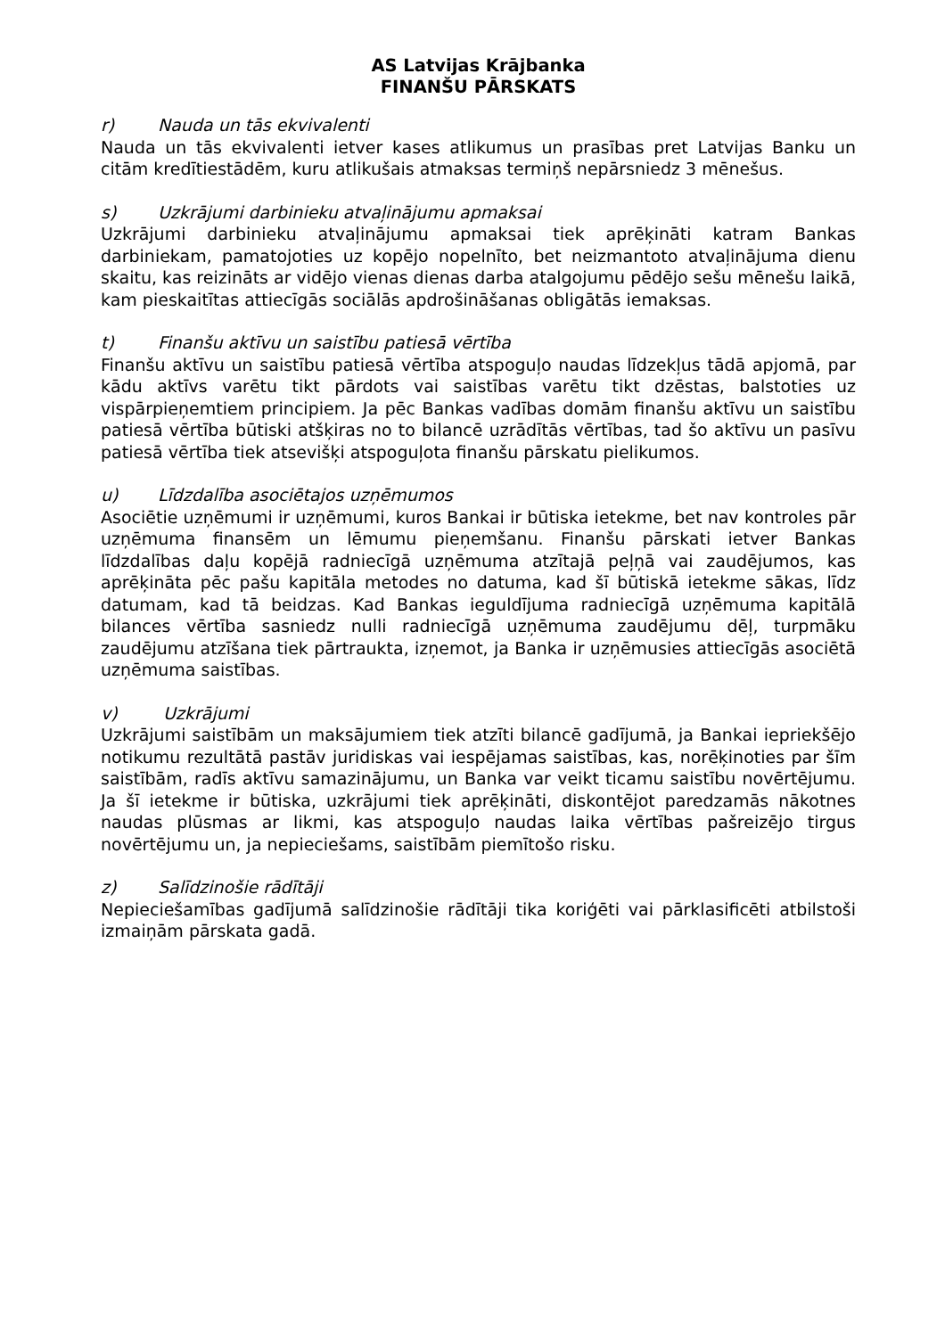AS Latvijas Krājbanka
FINANŠU PĀRSKATS
r) Nauda un tās ekvivalenti
Nauda un tās ekvivalenti ietver kases atlikumus un prasības pret Latvijas Banku un citām kredītiestādēm, kuru atlikušais atmaksas termiņš nepārsniedz 3 mēnešus.
s) Uzkrājumi darbinieku atvaļinājumu apmaksai
Uzkrājumi darbinieku atvaļinājumu apmaksai tiek aprēķināti katram Bankas darbiniekam, pamatojoties uz kopējo nopelnīto, bet neizmantoto atvaļinājuma dienu skaitu, kas reizināts ar vidējo vienas dienas darba atalgojumu pēdējo sešu mēnešu laikā, kam pieskaitītas attiecīgās sociālās apdrošināšanas obligātās iemaksas.
t) Finanšu aktīvu un saistību patiesā vērtība
Finanšu aktīvu un saistību patiesā vērtība atspoguļo naudas līdzekļus tādā apjomā, par kādu aktīvs varētu tikt pārdots vai saistības varētu tikt dzēstas, balstoties uz vispārpieņemtiem principiem. Ja pēc Bankas vadības domām finanšu aktīvu un saistību patiesā vērtība būtiski atšķiras no to bilancē uzrādītās vērtības, tad šo aktīvu un pasīvu patiesā vērtība tiek atsevišķi atspoguļota finanšu pārskatu pielikumos.
u) Līdzdalība asociētajos uzņēmumos
Asociētie uzņēmumi ir uzņēmumi, kuros Bankai ir būtiska ietekme, bet nav kontroles pār uzņēmuma finansēm un lēmumu pieņemšanu. Finanšu pārskati ietver Bankas līdzdalības daļu kopējā radniecīgā uzņēmuma atzītajā peļņā vai zaudējumos, kas aprēķināta pēc pašu kapitāla metodes no datuma, kad šī būtiskā ietekme sākas, līdz datumam, kad tā beidzas. Kad Bankas ieguldījuma radniecīgā uzņēmuma kapitālā bilances vērtība sasniedz nulli radniecīgā uzņēmuma zaudējumu dēļ, turpmāku zaudējumu atzīšana tiek pārtraukta, izņemot, ja Banka ir uzņēmusies attiecīgās asociētā uzņēmuma saistības.
v) Uzkrājumi
Uzkrājumi saistībām un maksājumiem tiek atzīti bilancē gadījumā, ja Bankai iepriekšējo notikumu rezultātā pastāv juridiskas vai iespējamas saistības, kas, norēķinoties par šīm saistībām, radīs aktīvu samazinājumu, un Banka var veikt ticamu saistību novērtējumu. Ja šī ietekme ir būtiska, uzkrājumi tiek aprēķināti, diskontējot paredzamās nākotnes naudas plūsmas ar likmi, kas atspoguļo naudas laika vērtības pašreizējo tirgus novērtējumu un, ja nepieciešams, saistībām piemītošo risku.
z) Salīdzinošie rādītāji
Nepieciešamības gadījumā salīdzinošie rādītāji tika koriģēti vai pārklasificēti atbilstoši izmaiņām pārskata gadā.